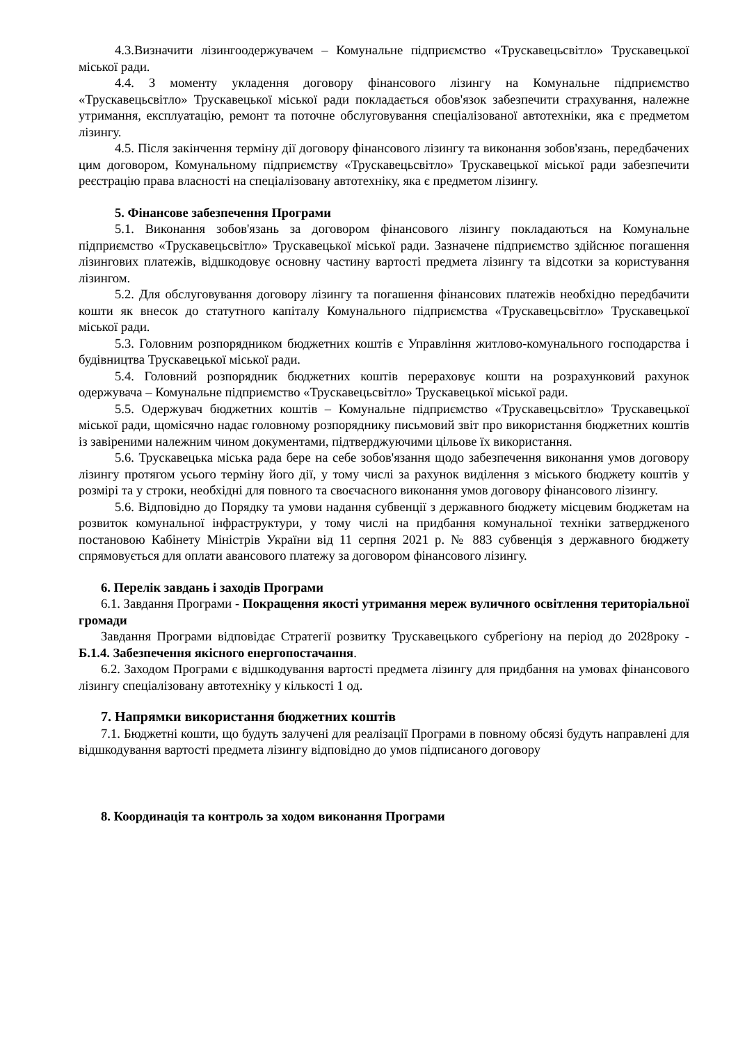4.3.Визначити лізингоодержувачем – Комунальне підприємство «Трускавецьсвітло» Трускавецької міської ради.
4.4. З моменту укладення договору фінансового лізингу на Комунальне підприємство «Трускавецьсвітло» Трускавецької міської ради покладається обов'язок забезпечити страхування, належне утримання, експлуатацію, ремонт та поточне обслуговування спеціалізованої автотехніки, яка є предметом лізингу.
4.5. Після закінчення терміну дії договору фінансового лізингу та виконання зобов'язань, передбачених цим договором, Комунальному підприємству «Трускавецьсвітло» Трускавецької міської ради забезпечити реєстрацію права власності на спеціалізовану автотехніку, яка є предметом лізингу.
5. Фінансове забезпечення Програми
5.1. Виконання зобов'язань за договором фінансового лізингу покладаються на Комунальне підприємство «Трускавецьсвітло» Трускавецької міської ради. Зазначене підприємство здійснює погашення лізингових платежів, відшкодовує основну частину вартості предмета лізингу та відсотки за користування лізингом.
5.2. Для обслуговування договору лізингу та погашення фінансових платежів необхідно передбачити кошти як внесок до статутного капіталу Комунального підприємства «Трускавецьсвітло» Трускавецької міської ради.
5.3. Головним розпорядником бюджетних коштів є Управління житлово-комунального господарства і будівництва Трускавецької міської ради.
5.4. Головний розпорядник бюджетних коштів перераховує кошти на розрахунковий рахунок одержувача – Комунальне підприємство «Трускавецьсвітло» Трускавецької міської ради.
5.5. Одержувач бюджетних коштів – Комунальне підприємство «Трускавецьсвітло» Трускавецької міської ради, щомісячно надає головному розпоряднику письмовий звіт про використання бюджетних коштів із завіреними належним чином документами, підтверджуючими цільове їх використання.
5.6. Трускавецька міська рада бере на себе зобов'язання щодо забезпечення виконання умов договору лізингу протягом усього терміну його дії, у тому числі за рахунок виділення з міського бюджету коштів у розмірі та у строки, необхідні для повного та своєчасного виконання умов договору фінансового лізингу.
5.6. Відповідно до Порядку та умови надання субвенції з державного бюджету місцевим бюджетам на розвиток комунальної інфраструктури, у тому числі на придбання комунальної техніки затвердженого постановою Кабінету Міністрів України від 11 серпня 2021 р. № 883 субвенція з державного бюджету спрямовується для оплати авансового платежу за договором фінансового лізингу.
6. Перелік завдань і заходів Програми
6.1. Завдання Програми - Покращення якості утримання мереж вуличного освітлення територіальної громади
Завдання Програми відповідає Стратегії розвитку Трускавецького субрегіону на період до 2028року - Б.1.4. Забезпечення якісного енергопостачання.
6.2. Заходом Програми є відшкодування вартості предмета лізингу для придбання на умовах фінансового лізингу спеціалізовану автотехніку у кількості 1 од.
7. Напрямки використання бюджетних коштів
7.1. Бюджетні кошти, що будуть залучені для реалізації Програми в повному обсязі будуть направлені для відшкодування вартості предмета лізингу відповідно до умов підписаного договору
8. Координація та контроль за ходом виконання Програми